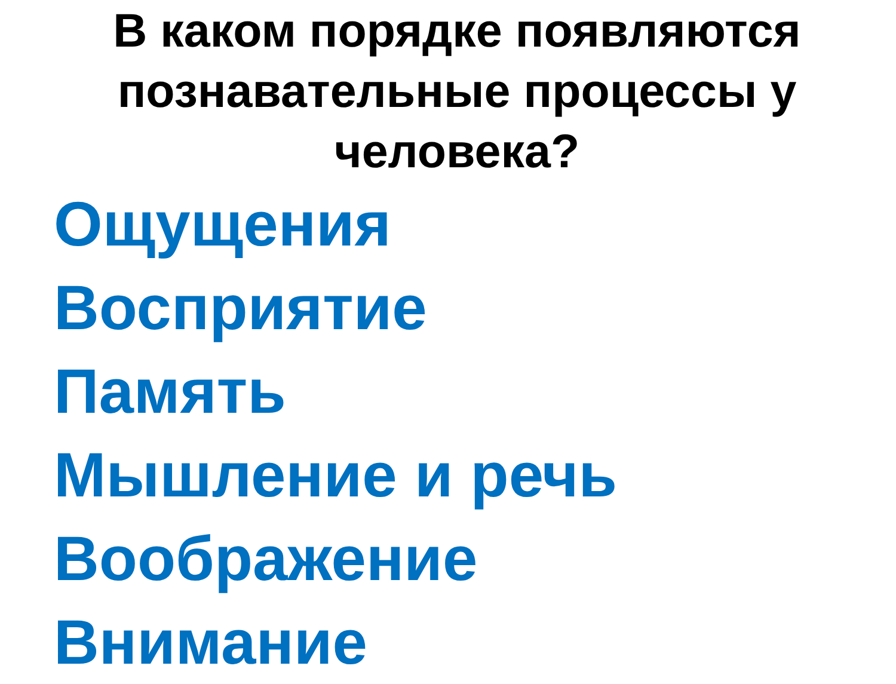В каком порядке появляются познавательные процессы у человека?
Ощущения
Восприятие
Память
Мышление и речь
Воображение
Внимание